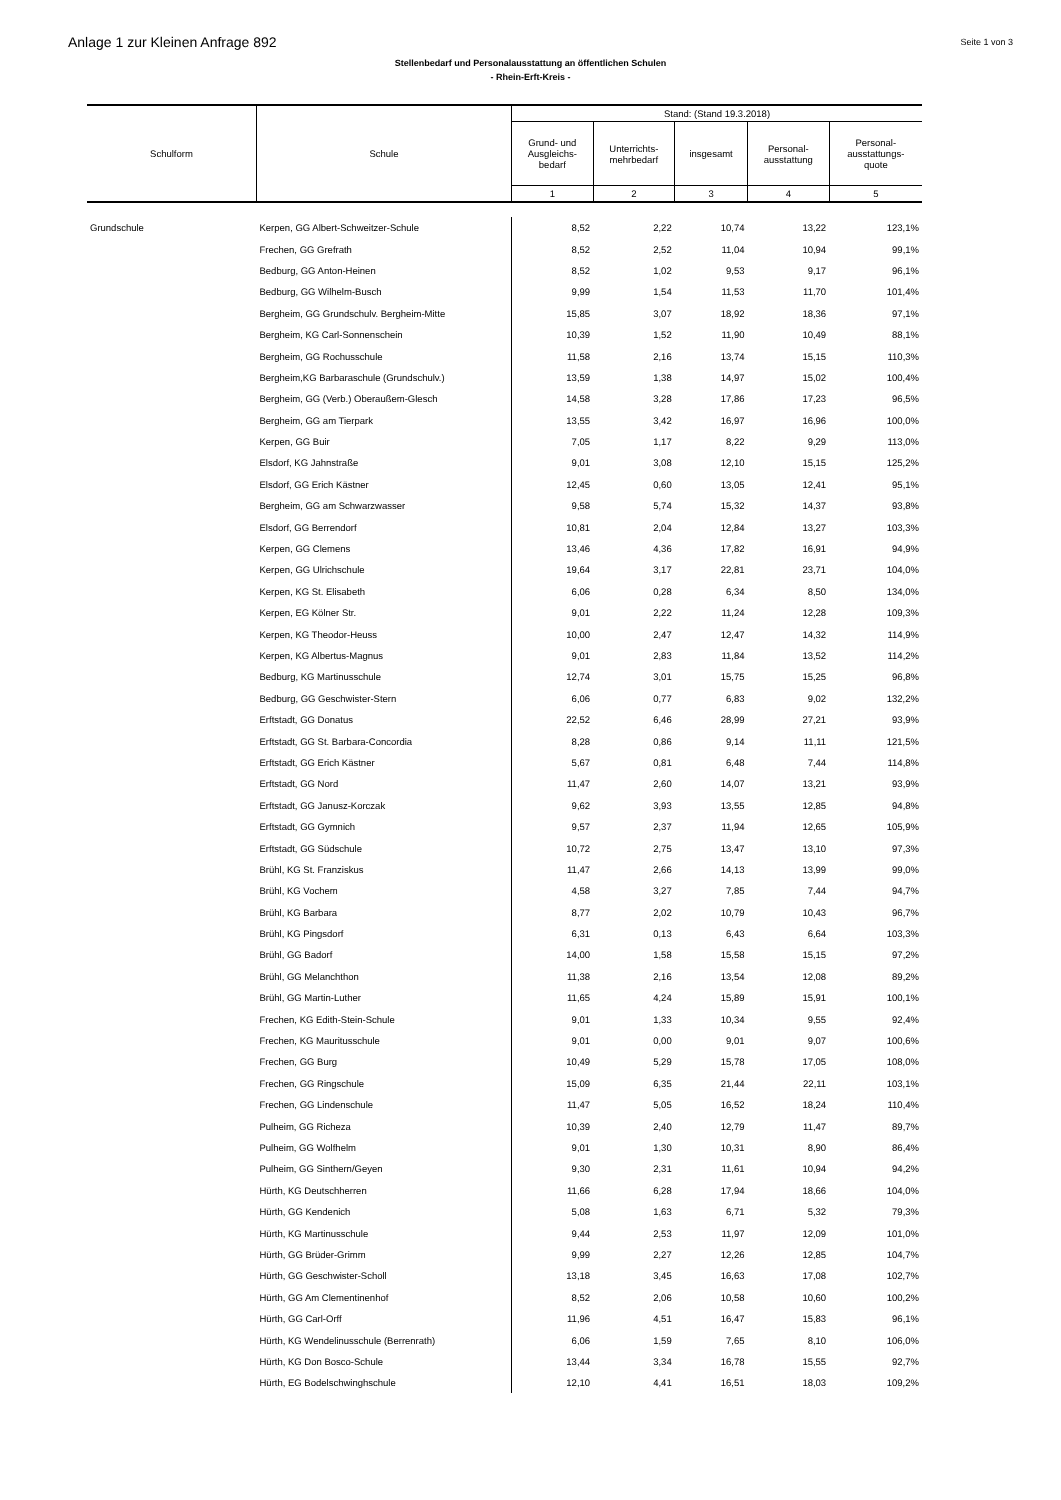Anlage 1 zur Kleinen Anfrage 892 Seite 1 von 3
Stellenbedarf und Personalausstattung an öffentlichen Schulen
- Rhein-Erft-Kreis -
| Schulform | Schule | Stand: (Stand 19.3.2018) | | | | |
| --- | --- | --- | --- | --- | --- | --- |
| | | Grund- und Ausgleichs- bedarf | Unterrichts- mehrbedarf | insgesamt | Personal- ausstattung | Personal- ausstattungs- quote |
| | | 1 | 2 | 3 | 4 | 5 |
| Grundschule | Kerpen, GG Albert-Schweitzer-Schule | 8,52 | 2,22 | 10,74 | 13,22 | 123,1% |
| | Frechen, GG Grefrath | 8,52 | 2,52 | 11,04 | 10,94 | 99,1% |
| | Bedburg, GG Anton-Heinen | 8,52 | 1,02 | 9,53 | 9,17 | 96,1% |
| | Bedburg, GG Wilhelm-Busch | 9,99 | 1,54 | 11,53 | 11,70 | 101,4% |
| | Bergheim, GG Grundschulv. Bergheim-Mitte | 15,85 | 3,07 | 18,92 | 18,36 | 97,1% |
| | Bergheim, KG Carl-Sonnenschein | 10,39 | 1,52 | 11,90 | 10,49 | 88,1% |
| | Bergheim, GG Rochusschule | 11,58 | 2,16 | 13,74 | 15,15 | 110,3% |
| | Bergheim,KG Barbaraschule (Grundschulv.) | 13,59 | 1,38 | 14,97 | 15,02 | 100,4% |
| | Bergheim, GG (Verb.) Oberaußem-Glesch | 14,58 | 3,28 | 17,86 | 17,23 | 96,5% |
| | Bergheim, GG am Tierpark | 13,55 | 3,42 | 16,97 | 16,96 | 100,0% |
| | Kerpen, GG Buir | 7,05 | 1,17 | 8,22 | 9,29 | 113,0% |
| | Elsdorf, KG Jahnstraße | 9,01 | 3,08 | 12,10 | 15,15 | 125,2% |
| | Elsdorf, GG Erich Kästner | 12,45 | 0,60 | 13,05 | 12,41 | 95,1% |
| | Bergheim, GG am Schwarzwasser | 9,58 | 5,74 | 15,32 | 14,37 | 93,8% |
| | Elsdorf, GG Berrendorf | 10,81 | 2,04 | 12,84 | 13,27 | 103,3% |
| | Kerpen, GG Clemens | 13,46 | 4,36 | 17,82 | 16,91 | 94,9% |
| | Kerpen, GG Ulrichschule | 19,64 | 3,17 | 22,81 | 23,71 | 104,0% |
| | Kerpen, KG St. Elisabeth | 6,06 | 0,28 | 6,34 | 8,50 | 134,0% |
| | Kerpen, EG Kölner Str. | 9,01 | 2,22 | 11,24 | 12,28 | 109,3% |
| | Kerpen, KG Theodor-Heuss | 10,00 | 2,47 | 12,47 | 14,32 | 114,9% |
| | Kerpen, KG Albertus-Magnus | 9,01 | 2,83 | 11,84 | 13,52 | 114,2% |
| | Bedburg, KG Martinusschule | 12,74 | 3,01 | 15,75 | 15,25 | 96,8% |
| | Bedburg, GG Geschwister-Stern | 6,06 | 0,77 | 6,83 | 9,02 | 132,2% |
| | Erftstadt, GG Donatus | 22,52 | 6,46 | 28,99 | 27,21 | 93,9% |
| | Erftstadt, GG St. Barbara-Concordia | 8,28 | 0,86 | 9,14 | 11,11 | 121,5% |
| | Erftstadt, GG Erich Kästner | 5,67 | 0,81 | 6,48 | 7,44 | 114,8% |
| | Erftstadt, GG Nord | 11,47 | 2,60 | 14,07 | 13,21 | 93,9% |
| | Erftstadt, GG Janusz-Korczak | 9,62 | 3,93 | 13,55 | 12,85 | 94,8% |
| | Erftstadt, GG Gymnich | 9,57 | 2,37 | 11,94 | 12,65 | 105,9% |
| | Erftstadt, GG Südschule | 10,72 | 2,75 | 13,47 | 13,10 | 97,3% |
| | Brühl, KG St. Franziskus | 11,47 | 2,66 | 14,13 | 13,99 | 99,0% |
| | Brühl, KG Vochem | 4,58 | 3,27 | 7,85 | 7,44 | 94,7% |
| | Brühl, KG Barbara | 8,77 | 2,02 | 10,79 | 10,43 | 96,7% |
| | Brühl, KG Pingsdorf | 6,31 | 0,13 | 6,43 | 6,64 | 103,3% |
| | Brühl, GG Badorf | 14,00 | 1,58 | 15,58 | 15,15 | 97,2% |
| | Brühl, GG Melanchthon | 11,38 | 2,16 | 13,54 | 12,08 | 89,2% |
| | Brühl, GG Martin-Luther | 11,65 | 4,24 | 15,89 | 15,91 | 100,1% |
| | Frechen, KG Edith-Stein-Schule | 9,01 | 1,33 | 10,34 | 9,55 | 92,4% |
| | Frechen, KG Mauritusschule | 9,01 | 0,00 | 9,01 | 9,07 | 100,6% |
| | Frechen, GG Burg | 10,49 | 5,29 | 15,78 | 17,05 | 108,0% |
| | Frechen, GG Ringschule | 15,09 | 6,35 | 21,44 | 22,11 | 103,1% |
| | Frechen, GG Lindenschule | 11,47 | 5,05 | 16,52 | 18,24 | 110,4% |
| | Pulheim, GG Richeza | 10,39 | 2,40 | 12,79 | 11,47 | 89,7% |
| | Pulheim, GG Wolfhelm | 9,01 | 1,30 | 10,31 | 8,90 | 86,4% |
| | Pulheim, GG Sinthern/Geyen | 9,30 | 2,31 | 11,61 | 10,94 | 94,2% |
| | Hürth, KG Deutschherren | 11,66 | 6,28 | 17,94 | 18,66 | 104,0% |
| | Hürth, GG Kendenich | 5,08 | 1,63 | 6,71 | 5,32 | 79,3% |
| | Hürth, KG Martinusschule | 9,44 | 2,53 | 11,97 | 12,09 | 101,0% |
| | Hürth, GG Brüder-Grimm | 9,99 | 2,27 | 12,26 | 12,85 | 104,7% |
| | Hürth, GG Geschwister-Scholl | 13,18 | 3,45 | 16,63 | 17,08 | 102,7% |
| | Hürth, GG Am Clementinenhof | 8,52 | 2,06 | 10,58 | 10,60 | 100,2% |
| | Hürth, GG Carl-Orff | 11,96 | 4,51 | 16,47 | 15,83 | 96,1% |
| | Hürth, KG Wendelinusschule (Berrenrath) | 6,06 | 1,59 | 7,65 | 8,10 | 106,0% |
| | Hürth, KG Don Bosco-Schule | 13,44 | 3,34 | 16,78 | 15,55 | 92,7% |
| | Hürth, EG Bodelschwinghschule | 12,10 | 4,41 | 16,51 | 18,03 | 109,2% |